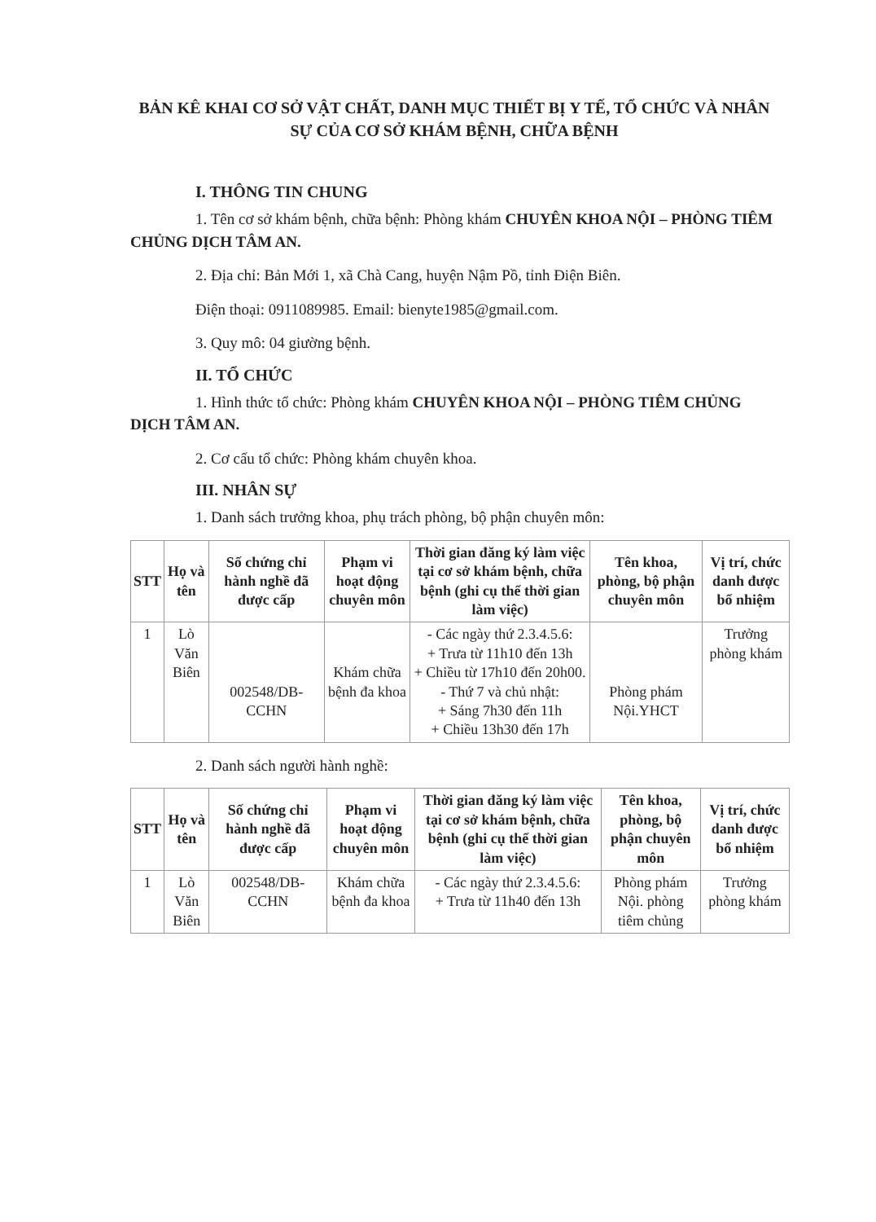BẢN KÊ KHAI CƠ SỞ VẬT CHẤT, DANH MỤC THIẾT BỊ Y TẾ, TỔ CHỨC VÀ NHÂN SỰ CỦA CƠ SỞ KHÁM BỆNH, CHỮA BỆNH
I. THÔNG TIN CHUNG
1. Tên cơ sở khám bệnh, chữa bệnh: Phòng khám CHUYÊN KHOA NỘI – PHÒNG TIÊM CHỦNG DỊCH TÂM AN.
2. Địa chỉ: Bản Mới 1, xã Chà Cang, huyện Nậm Pồ, tỉnh Điện Biên.
Điện thoại: 0911089985. Email: bienyte1985@gmail.com.
3. Quy mô: 04 giường bệnh.
II. TỔ CHỨC
1. Hình thức tổ chức: Phòng khám CHUYÊN KHOA NỘI – PHÒNG TIÊM CHỦNG DỊCH TÂM AN.
2. Cơ cấu tổ chức: Phòng khám chuyên khoa.
III. NHÂN SỰ
1. Danh sách trưởng khoa, phụ trách phòng, bộ phận chuyên môn:
| STT | Họ và tên | Số chứng chỉ hành nghề đã được cấp | Phạm vi hoạt động chuyên môn | Thời gian đăng ký làm việc tại cơ sở khám bệnh, chữa bệnh (ghi cụ thể thời gian làm việc) | Tên khoa, phòng, bộ phận chuyên môn | Vị trí, chức danh được bổ nhiệm |
| --- | --- | --- | --- | --- | --- | --- |
| 1 | Lò Văn Biên | 002548/DB-CCHN | Khám chữa bệnh đa khoa | - Các ngày thứ 2.3.4.5.6: + Trưa từ 11h10 đến 13h + Chiều từ 17h10 đến 20h00. - Thứ 7 và chủ nhật: + Sáng 7h30 đến 11h + Chiều 13h30 đến 17h | Phòng phám Nội.YHCT | Trưởng phòng khám |
2. Danh sách người hành nghề:
| STT | Họ và tên | Số chứng chỉ hành nghề đã được cấp | Phạm vi hoạt động chuyên môn | Thời gian đăng ký làm việc tại cơ sở khám bệnh, chữa bệnh (ghi cụ thể thời gian làm việc) | Tên khoa, phòng, bộ phận chuyên môn | Vị trí, chức danh được bổ nhiệm |
| --- | --- | --- | --- | --- | --- | --- |
| 1 | Lò Văn Biên | 002548/DB-CCHN | Khám chữa bệnh đa khoa | - Các ngày thứ 2.3.4.5.6: + Trưa từ 11h40 đến 13h | Phòng phám Nội. phòng tiêm chủng | Trưởng phòng khám |